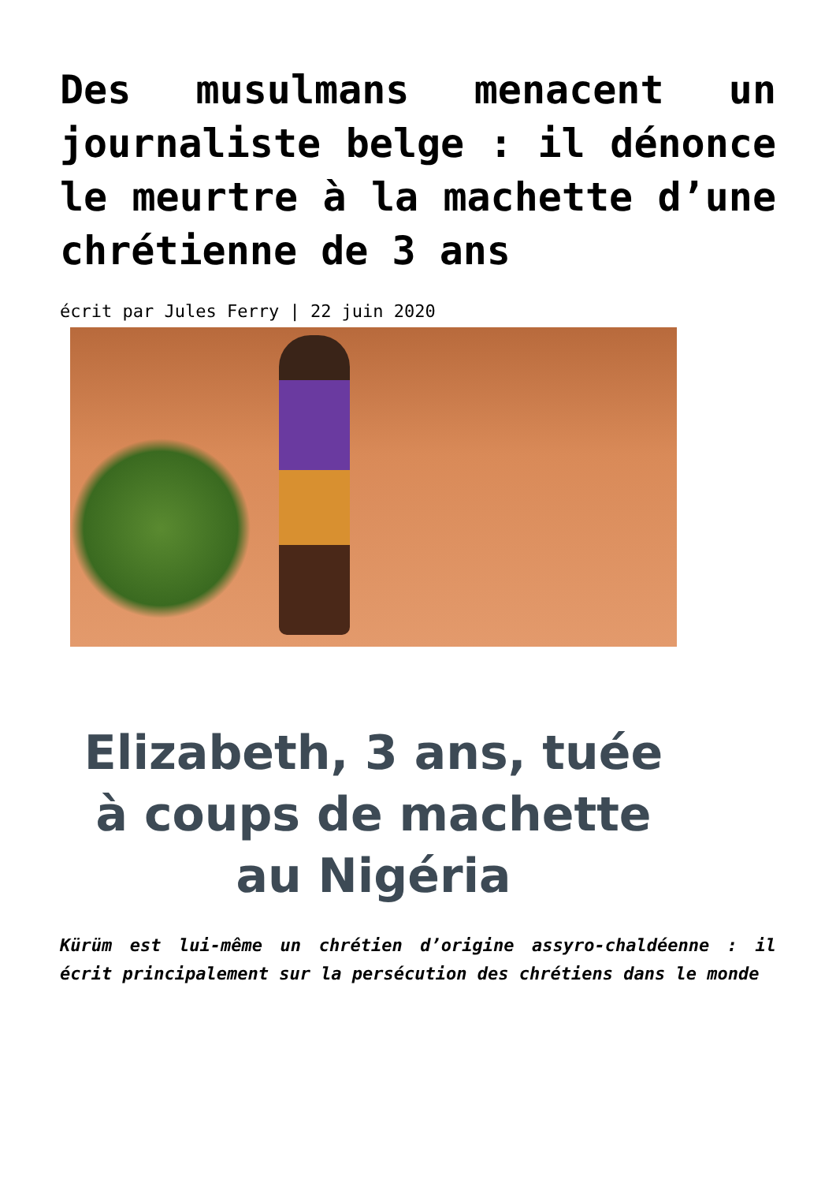Des musulmans menacent un journaliste belge : il dénonce le meurtre à la machette d’une chrétienne de 3 ans
écrit par Jules Ferry | 22 juin 2020
Elizabeth, 3 ans, tuée à coups de machette au Nigéria
Kürüm est lui-même un chrétien d’origine assyro-chaldéenne : il écrit principalement sur la persécution des chrétiens dans le monde